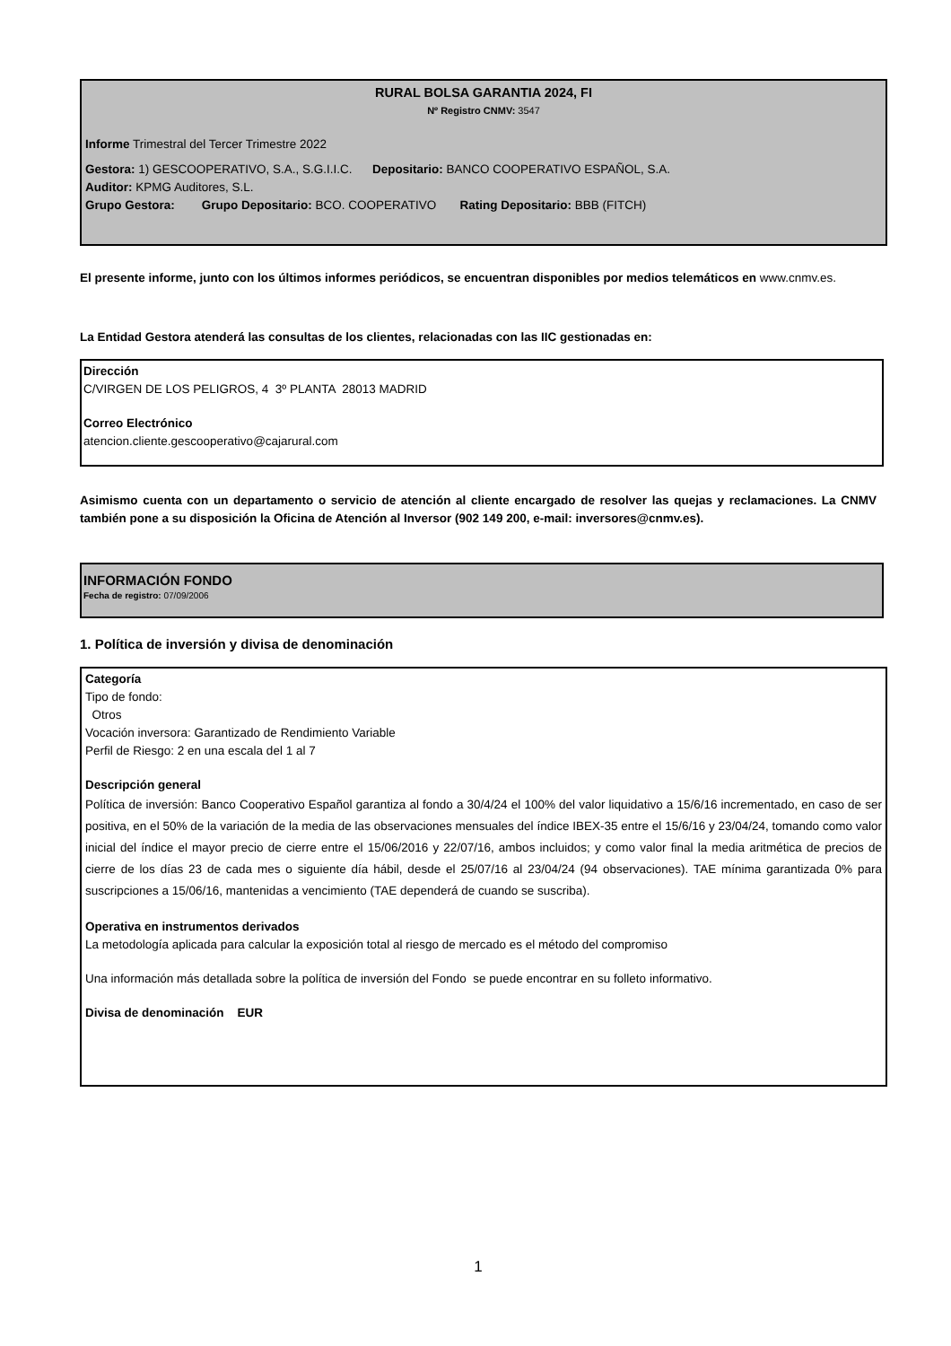RURAL BOLSA GARANTIA 2024, FI
Nº Registro CNMV: 3547
Informe Trimestral del Tercer Trimestre 2022
Gestora: 1) GESCOOPERATIVO, S.A., S.G.I.I.C. Depositario: BANCO COOPERATIVO ESPAÑOL, S.A.
Auditor: KPMG Auditores, S.L.
Grupo Gestora: Grupo Depositario: BCO. COOPERATIVO Rating Depositario: BBB (FITCH)
El presente informe, junto con los últimos informes periódicos, se encuentran disponibles por medios telemáticos en www.cnmv.es.
La Entidad Gestora atenderá las consultas de los clientes, relacionadas con las IIC gestionadas en:
Dirección
C/VIRGEN DE LOS PELIGROS, 4 3º PLANTA 28013 MADRID
Correo Electrónico
atencion.cliente.gescooperativo@cajarural.com
Asimismo cuenta con un departamento o servicio de atención al cliente encargado de resolver las quejas y reclamaciones. La CNMV también pone a su disposición la Oficina de Atención al Inversor (902 149 200, e-mail: inversores@cnmv.es).
INFORMACIÓN FONDO
Fecha de registro: 07/09/2006
1. Política de inversión y divisa de denominación
Categoría
Tipo de fondo:
Otros
Vocación inversora: Garantizado de Rendimiento Variable
Perfil de Riesgo: 2 en una escala del 1 al 7
Descripción general
Política de inversión: Banco Cooperativo Español garantiza al fondo a 30/4/24 el 100% del valor liquidativo a 15/6/16 incrementado, en caso de ser positiva, en el 50% de la variación de la media de las observaciones mensuales del índice IBEX-35 entre el 15/6/16 y 23/04/24, tomando como valor inicial del índice el mayor precio de cierre entre el 15/06/2016 y 22/07/16, ambos incluidos; y como valor final la media aritmética de precios de cierre de los días 23 de cada mes o siguiente día hábil, desde el 25/07/16 al 23/04/24 (94 observaciones). TAE mínima garantizada 0% para suscripciones a 15/06/16, mantenidas a vencimiento (TAE dependerá de cuando se suscriba).
Operativa en instrumentos derivados
La metodología aplicada para calcular la exposición total al riesgo de mercado es el método del compromiso
Una información más detallada sobre la política de inversión del Fondo se puede encontrar en su folleto informativo.
Divisa de denominación EUR
1